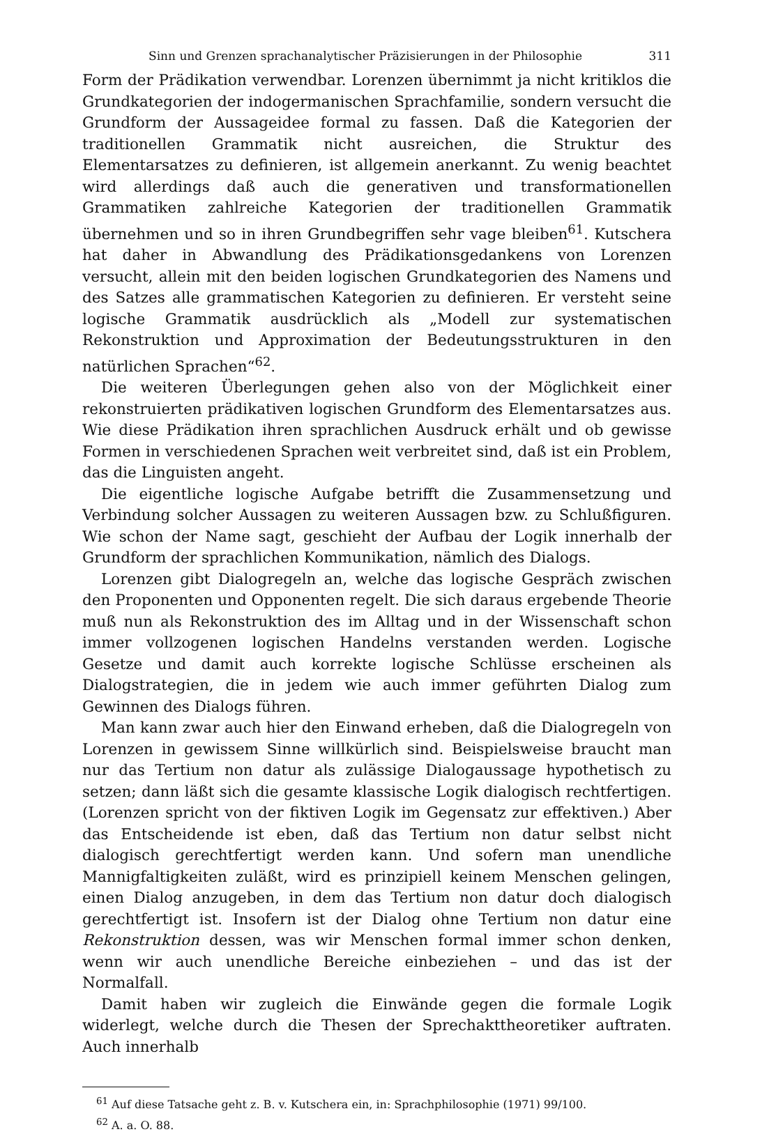Sinn und Grenzen sprachanalytischer Präzisierungen in der Philosophie 311
Form der Prädikation verwendbar. Lorenzen übernimmt ja nicht kritiklos die Grundkategorien der indogermanischen Sprachfamilie, sondern versucht die Grundform der Aussageidee formal zu fassen. Daß die Kategorien der traditionellen Grammatik nicht ausreichen, die Struktur des Elementarsatzes zu definieren, ist allgemein anerkannt. Zu wenig beachtet wird allerdings daß auch die generativen und transformationellen Grammatiken zahlreiche Kategorien der traditionellen Grammatik übernehmen und so in ihren Grundbegriffen sehr vage bleiben<sup>61</sup>. Kutschera hat daher in Abwandlung des Prädikationsgedankens von Lorenzen versucht, allein mit den beiden logischen Grundkategorien des Namens und des Satzes alle grammatischen Kategorien zu definieren. Er versteht seine logische Grammatik ausdrücklich als „Modell zur systematischen Rekonstruktion und Approximation der Bedeutungsstrukturen in den natürlichen Sprachen“<sup>62</sup>.
Die weiteren Überlegungen gehen also von der Möglichkeit einer rekonstruierten prädikativen logischen Grundform des Elementarsatzes aus. Wie diese Prädikation ihren sprachlichen Ausdruck erhält und ob gewisse Formen in verschiedenen Sprachen weit verbreitet sind, daß ist ein Problem, das die Linguisten angeht.
Die eigentliche logische Aufgabe betrifft die Zusammensetzung und Verbindung solcher Aussagen zu weiteren Aussagen bzw. zu Schlußfiguren. Wie schon der Name sagt, geschieht der Aufbau der Logik innerhalb der Grundform der sprachlichen Kommunikation, nämlich des Dialogs.
Lorenzen gibt Dialogregeln an, welche das logische Gespräch zwischen den Proponenten und Opponenten regelt. Die sich daraus ergebende Theorie muß nun als Rekonstruktion des im Alltag und in der Wissenschaft schon immer vollzogenen logischen Handelns verstanden werden. Logische Gesetze und damit auch korrekte logische Schlüsse erscheinen als Dialogstrategien, die in jedem wie auch immer geführten Dialog zum Gewinnen des Dialogs führen.
Man kann zwar auch hier den Einwand erheben, daß die Dialogregeln von Lorenzen in gewissem Sinne willkürlich sind. Beispielsweise braucht man nur das Tertium non datur als zulässige Dialogaussage hypothetisch zu setzen; dann läßt sich die gesamte klassische Logik dialogisch rechtfertigen. (Lorenzen spricht von der fiktiven Logik im Gegensatz zur effektiven.) Aber das Entscheidende ist eben, daß das Tertium non datur selbst nicht dialogisch gerechtfertigt werden kann. Und sofern man unendliche Mannigfaltigkeiten zuläßt, wird es prinzipiell keinem Menschen gelingen, einen Dialog anzugeben, in dem das Tertium non datur doch dialogisch gerechtfertigt ist. Insofern ist der Dialog ohne Tertium non datur eine Rekonstruktion dessen, was wir Menschen formal immer schon denken, wenn wir auch unendliche Bereiche einbeziehen – und das ist der Normalfall.
Damit haben wir zugleich die Einwände gegen die formale Logik widerlegt, welche durch die Thesen der Sprechakttheoretiker auftraten. Auch innerhalb
<sup>61</sup> Auf diese Tatsache geht z. B. v. Kutschera ein, in: Sprachphilosophie (1971) 99/100.
<sup>62</sup> A. a. O. 88.